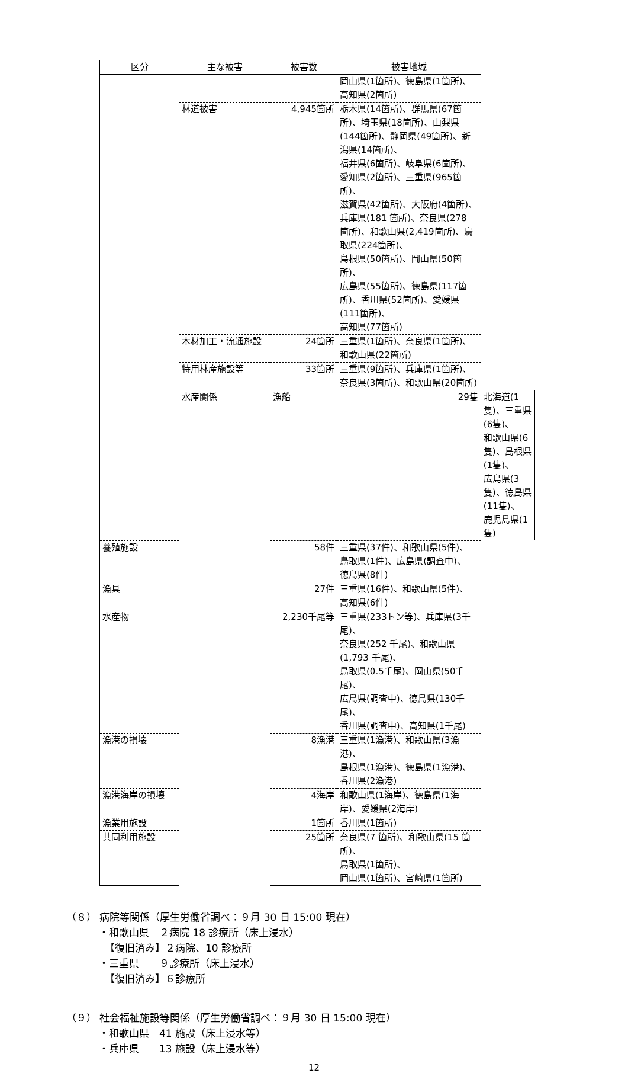| 区分 | 主な被害 | 被害数 | 被害地域 | |
| --- | --- | --- | --- | --- |
| | | | 岡山県(1箇所)、徳島県(1箇所)、 高知県(2箇所) | |
| | 林道被害 | 4,945箇所 | 栃木県(14箇所)、群馬県(67箇所)、埼玉県(18箇所)、山梨県(144箇所)、静岡県(49箇所)、新潟県(14箇所)、 福井県(6箇所)、岐阜県(6箇所)、 愛知県(2箇所)、三重県(965箇所)、 滋賀県(42箇所)、大阪府(4箇所)、 兵庫県(181 箇所)、奈良県(278 箇所)、和歌山県(2,419箇所)、鳥取県(224箇所)、 島根県(50箇所)、岡山県(50箇所)、 広島県(55箇所)、徳島県(117箇所)、香川県(52箇所)、愛媛県(111箇所)、 高知県(77箇所) | |
| | 木材加工・流通施設 | 24箇所 | 三重県(1箇所)、奈良県(1箇所)、 和歌山県(22箇所) | |
| | 特用林産施設等 | 33箇所 | 三重県(9箇所)、兵庫県(1箇所)、 奈良県(3箇所)、和歌山県(20箇所) | |
| | 水産関係 | 漁船 | 29隻 | 北海道(1隻)、三重県(6隻)、 和歌山県(6隻)、島根県(1隻)、 広島県(3隻)、徳島県(11隻)、 鹿児島県(1隻) |
| 養殖施設 | | 58件 | 三重県(37件)、和歌山県(5件)、 鳥取県(1件)、広島県(調査中)、 徳島県(8件) | |
| 漁具 | | 27件 | 三重県(16件)、和歌山県(5件)、 高知県(6件) | |
| 水産物 | | 2,230千尾等 | 三重県(233トン等)、兵庫県(3千尾)、 奈良県(252 千尾)、和歌山県(1,793 千尾)、 鳥取県(0.5千尾)、岡山県(50千尾)、 広島県(調査中)、徳島県(130千尾)、 香川県(調査中)、高知県(1千尾) | |
| 漁港の損壊 | | 8漁港 | 三重県(1漁港)、和歌山県(3漁港)、 島根県(1漁港)、徳島県(1漁港)、 香川県(2漁港) | |
| 漁港海岸の損壊 | | 4海岸 | 和歌山県(1海岸)、徳島県(1海岸)、愛媛県(2海岸) | |
| 漁業用施設 | | 1箇所 | 香川県(1箇所) | |
| 共同利用施設 | | 25箇所 | 奈良県(7 箇所)、和歌山県(15 箇所)、 鳥取県(1箇所)、 岡山県(1箇所)、宮崎県(1箇所) | |
（８） 病院等関係（厚生労働省調べ：９月 30 日 15:00 現在）
・和歌山県　２病院 18 診療所（床上浸水）
【復旧済み】２病院、10 診療所
・三重県　　９診療所（床上浸水）
【復旧済み】６診療所
（９） 社会福祉施設等関係（厚生労働省調べ：９月 30 日 15:00 現在）
・和歌山県　41 施設（床上浸水等）
・兵庫県　　13 施設（床上浸水等）
12